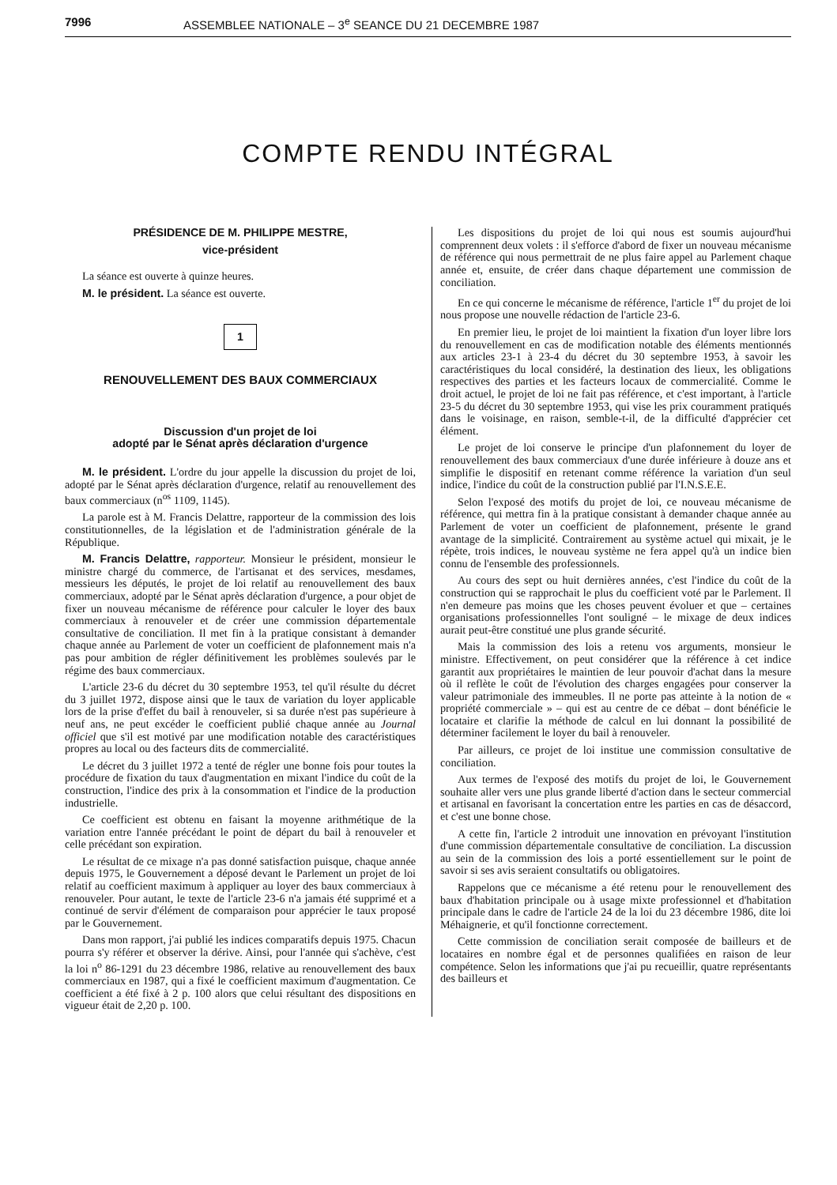7996 ASSEMBLEE NATIONALE – 3<sup>e</sup> SEANCE DU 21 DECEMBRE 1987
COMPTE RENDU INTÉGRAL
PRÉSIDENCE DE M. PHILIPPE MESTRE,
vice-président
La séance est ouverte à quinze heures.
M. le président. La séance est ouverte.
1
RENOUVELLEMENT DES BAUX COMMERCIAUX
Discussion d'un projet de loi
adopté par le Sénat après déclaration d'urgence
M. le président. L'ordre du jour appelle la discussion du projet de loi, adopté par le Sénat après déclaration d'urgence, relatif au renouvellement des baux commerciaux (n<sup>os</sup> 1109, 1145).
La parole est à M. Francis Delattre, rapporteur de la commission des lois constitutionnelles, de la législation et de l'administration générale de la République.
M. Francis Delattre, rapporteur. Monsieur le président, monsieur le ministre chargé du commerce, de l'artisanat et des services, mesdames, messieurs les députés, le projet de loi relatif au renouvellement des baux commerciaux, adopté par le Sénat après déclaration d'urgence, a pour objet de fixer un nouveau mécanisme de référence pour calculer le loyer des baux commerciaux à renouveler et de créer une commission départementale consultative de conciliation. Il met fin à la pratique consistant à demander chaque année au Parlement de voter un coefficient de plafonnement mais n'a pas pour ambition de régler définitivement les problèmes soulevés par le régime des baux commerciaux.
L'article 23-6 du décret du 30 septembre 1953, tel qu'il résulte du décret du 3 juillet 1972, dispose ainsi que le taux de variation du loyer applicable lors de la prise d'effet du bail à renouveler, si sa durée n'est pas supérieure à neuf ans, ne peut excéder le coefficient publié chaque année au Journal officiel que s'il est motivé par une modification notable des caractéristiques propres au local ou des facteurs dits de commercialité.
Le décret du 3 juillet 1972 a tenté de régler une bonne fois pour toutes la procédure de fixation du taux d'augmentation en mixant l'indice du coût de la construction, l'indice des prix à la consommation et l'indice de la production industrielle.
Ce coefficient est obtenu en faisant la moyenne arithmétique de la variation entre l'année précédant le point de départ du bail à renouveler et celle précédant son expiration.
Le résultat de ce mixage n'a pas donné satisfaction puisque, chaque année depuis 1975, le Gouvernement a déposé devant le Parlement un projet de loi relatif au coefficient maximum à appliquer au loyer des baux commerciaux à renouveler. Pour autant, le texte de l'article 23-6 n'a jamais été supprimé et a continué de servir d'élément de comparaison pour apprécier le taux proposé par le Gouvernement.
Dans mon rapport, j'ai publié les indices comparatifs depuis 1975. Chacun pourra s'y référer et observer la dérive. Ainsi, pour l'année qui s'achève, c'est la loi n<sup>o</sup> 86-1291 du 23 décembre 1986, relative au renouvellement des baux commerciaux en 1987, qui a fixé le coefficient maximum d'augmentation. Ce coefficient a été fixé à 2 p. 100 alors que celui résultant des dispositions en vigueur était de 2,20 p. 100.
Les dispositions du projet de loi qui nous est soumis aujourd'hui comprennent deux volets : il s'efforce d'abord de fixer un nouveau mécanisme de référence qui nous permettrait de ne plus faire appel au Parlement chaque année et, ensuite, de créer dans chaque département une commission de conciliation.
En ce qui concerne le mécanisme de référence, l'article 1<sup>er</sup> du projet de loi nous propose une nouvelle rédaction de l'article 23-6.
En premier lieu, le projet de loi maintient la fixation d'un loyer libre lors du renouvellement en cas de modification notable des éléments mentionnés aux articles 23-1 à 23-4 du décret du 30 septembre 1953, à savoir les caractéristiques du local considéré, la destination des lieux, les obligations respectives des parties et les facteurs locaux de commercialité. Comme le droit actuel, le projet de loi ne fait pas référence, et c'est important, à l'article 23-5 du décret du 30 septembre 1953, qui vise les prix couramment pratiqués dans le voisinage, en raison, semble-t-il, de la difficulté d'apprécier cet élément.
Le projet de loi conserve le principe d'un plafonnement du loyer de renouvellement des baux commerciaux d'une durée inférieure à douze ans et simplifie le dispositif en retenant comme référence la variation d'un seul indice, l'indice du coût de la construction publié par l'I.N.S.E.E.
Selon l'exposé des motifs du projet de loi, ce nouveau mécanisme de référence, qui mettra fin à la pratique consistant à demander chaque année au Parlement de voter un coefficient de plafonnement, présente le grand avantage de la simplicité. Contrairement au système actuel qui mixait, je le répète, trois indices, le nouveau système ne fera appel qu'à un indice bien connu de l'ensemble des professionnels.
Au cours des sept ou huit dernières années, c'est l'indice du coût de la construction qui se rapprochait le plus du coefficient voté par le Parlement. Il n'en demeure pas moins que les choses peuvent évoluer et que – certaines organisations professionnelles l'ont souligné – le mixage de deux indices aurait peut-être constitué une plus grande sécurité.
Mais la commission des lois a retenu vos arguments, monsieur le ministre. Effectivement, on peut considérer que la référence à cet indice garantit aux propriétaires le maintien de leur pouvoir d'achat dans la mesure où il reflète le coût de l'évolution des charges engagées pour conserver la valeur patrimoniale des immeubles. Il ne porte pas atteinte à la notion de « propriété commerciale » – qui est au centre de ce débat – dont bénéficie le locataire et clarifie la méthode de calcul en lui donnant la possibilité de déterminer facilement le loyer du bail à renouveler.
Par ailleurs, ce projet de loi institue une commission consultative de conciliation.
Aux termes de l'exposé des motifs du projet de loi, le Gouvernement souhaite aller vers une plus grande liberté d'action dans le secteur commercial et artisanal en favorisant la concertation entre les parties en cas de désaccord, et c'est une bonne chose.
A cette fin, l'article 2 introduit une innovation en prévoyant l'institution d'une commission départementale consultative de conciliation. La discussion au sein de la commission des lois a porté essentiellement sur le point de savoir si ses avis seraient consultatifs ou obligatoires.
Rappelons que ce mécanisme a été retenu pour le renouvellement des baux d'habitation principale ou à usage mixte professionnel et d'habitation principale dans le cadre de l'article 24 de la loi du 23 décembre 1986, dite loi Méhaignerie, et qu'il fonctionne correctement.
Cette commission de conciliation serait composée de bailleurs et de locataires en nombre égal et de personnes qualifiées en raison de leur compétence. Selon les informations que j'ai pu recueillir, quatre représentants des bailleurs et